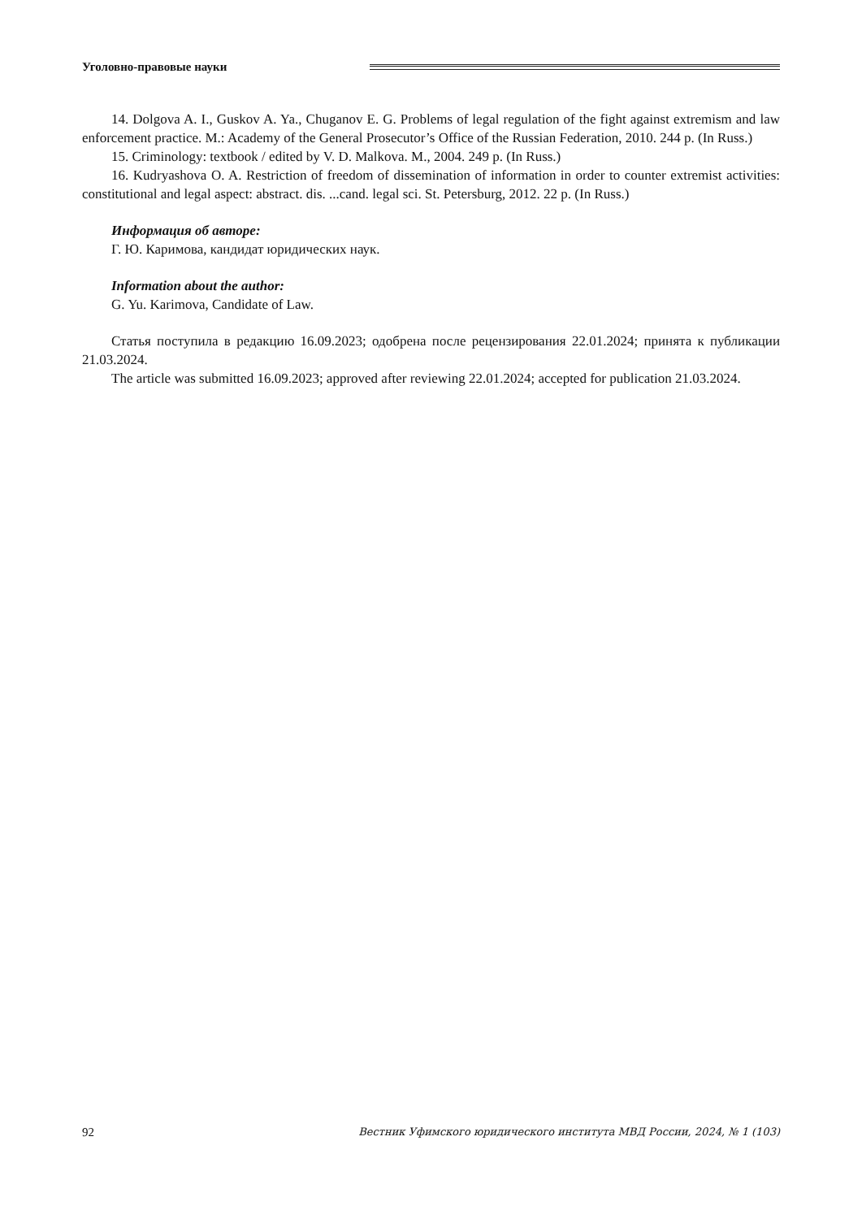Уголовно-правовые науки
14. Dolgova A. I., Guskov A. Ya., Chuganov E. G. Problems of legal regulation of the fight against extremism and law enforcement practice. M.: Academy of the General Prosecutor’s Office of the Russian Federation, 2010. 244 p. (In Russ.)
15. Criminology: textbook / edited by V. D. Malkova. M., 2004. 249 p. (In Russ.)
16. Kudryashova O. A. Restriction of freedom of dissemination of information in order to counter extremist activities: constitutional and legal aspect: abstract. dis. ...cand. legal sci. St. Petersburg, 2012. 22 p. (In Russ.)
Информация об авторе:
Г. Ю. Каримова, кандидат юридических наук.
Information about the author:
G. Yu. Karimova, Candidate of Law.
Статья поступила в редакцию 16.09.2023; одобрена после рецензирования 22.01.2024; принята к публикации 21.03.2024.
The article was submitted 16.09.2023; approved after reviewing 22.01.2024; accepted for publication 21.03.2024.
92 Вестник Уфимского юридического института МВД России, 2024, № 1 (103)